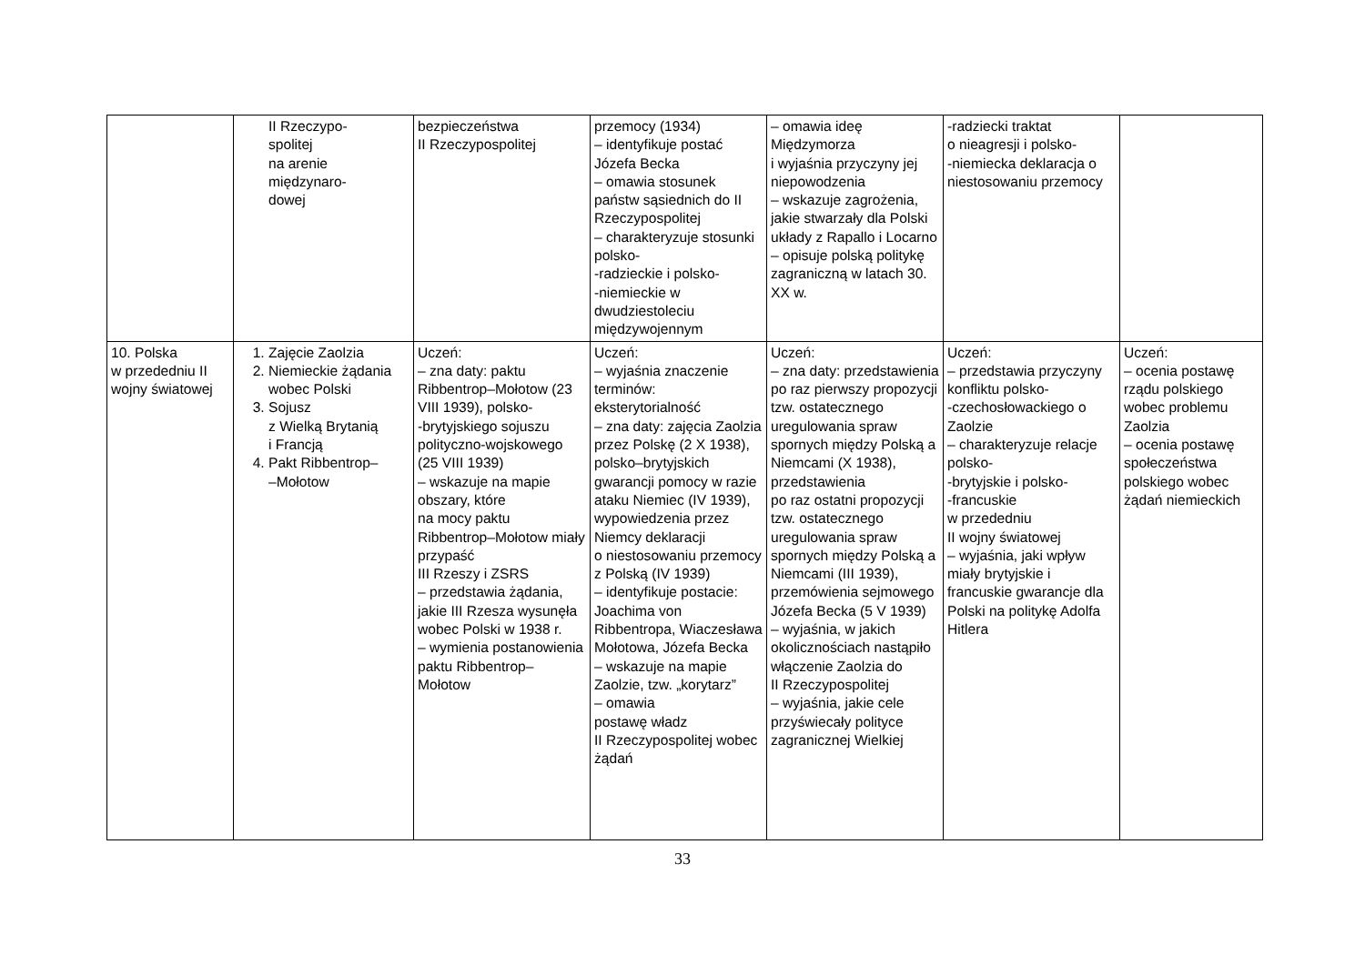| | II Rzeczypo- spolitej na arenie międzynaro- dowej | bezpieczeństwa II Rzeczypospolitej | przemocy (1934) – identyfikuje postać Józefa Becka – omawia stosunek państw sąsiednich do II Rzeczypospolitej – charakteryzuje stosunki polsko- -radzieckie i polsko- -niemieckie w dwudziestoleciu międzywojennym | – omawia ideę Międzymorza i wyjaśnia przyczyny jej niepowodzenia – wskazuje zagrożenia, jakie stwarzały dla Polski układy z Rapallo i Locarno – opisuje polską politykę zagraniczną w latach 30. XX w. | -radziecki traktat o nieagresji i polsko- -niemiecka deklaracja o niestosowaniu przemocy | |
| 10. Polska w przededniu II wojny światowej | 1. Zajęcie Zaolzia 2. Niemieckie żądania wobec Polski 3. Sojusz z Wielką Brytanią i Francją 4. Pakt Ribbentrop– –Mołotow | Uczeń: – zna daty: paktu Ribbentrop–Mołotow (23 VIII 1939), polsko- -brytyjskiego sojuszu polityczno-wojskowego (25 VIII 1939) – wskazuje na mapie obszary, które na mocy paktu Ribbentrop–Mołotow miały przypaść III Rzeszy i ZSRS – przedstawia żądania, jakie III Rzesza wysunęła wobec Polski w 1938 r. – wymienia postanowienia paktu Ribbentrop–Mołotow | Uczeń: – wyjaśnia znaczenie terminów: eksterytorialność – zna daty: zajęcia Zaolzia przez Polskę (2 X 1938), polsko–brytyjskich gwarancji pomocy w razie ataku Niemiec (IV 1939), wypowiedzenia przez Niemcy deklaracji o niestosowaniu przemocy z Polską (IV 1939) – identyfikuje postacie: Joachima von Ribbentropa, Wiaczesława Mołotowa, Józefa Becka – wskazuje na mapie Zaolzie, tzw. „korytarz” – omawia postawę władz II Rzeczypospolitej wobec żądań | Uczeń: – zna daty: przedstawienia po raz pierwszy propozycji tzw. ostatecznego uregulowania spraw spornych między Polską a Niemcami (X 1938), przedstawienia po raz ostatni propozycji tzw. ostatecznego uregulowania spraw spornych między Polską a Niemcami (III 1939), przemówienia sejmowego Józefa Becka (5 V 1939) – wyjaśnia, w jakich okolicznościach nastąpiło włączenie Zaolzia do II Rzeczypospolitej – wyjaśnia, jakie cele przyświecały polityce zagranicznej Wielkiej | Uczeń: – przedstawia przyczyny konfliktu polsko- -czechosłowackiego o Zaolzie – charakteryzuje relacje polsko- -brytyjskie i polsko- -francuskie w przededniu II wojny światowej – wyjaśnia, jaki wpływ miały brytyjskie i francuskie gwarancje dla Polski na politykę Adolfa Hitlera | Uczeń: – ocenia postawę rządu polskiego wobec problemu Zaolzia – ocenia postawę społeczeństwa polskiego wobec żądań niemieckich |
33